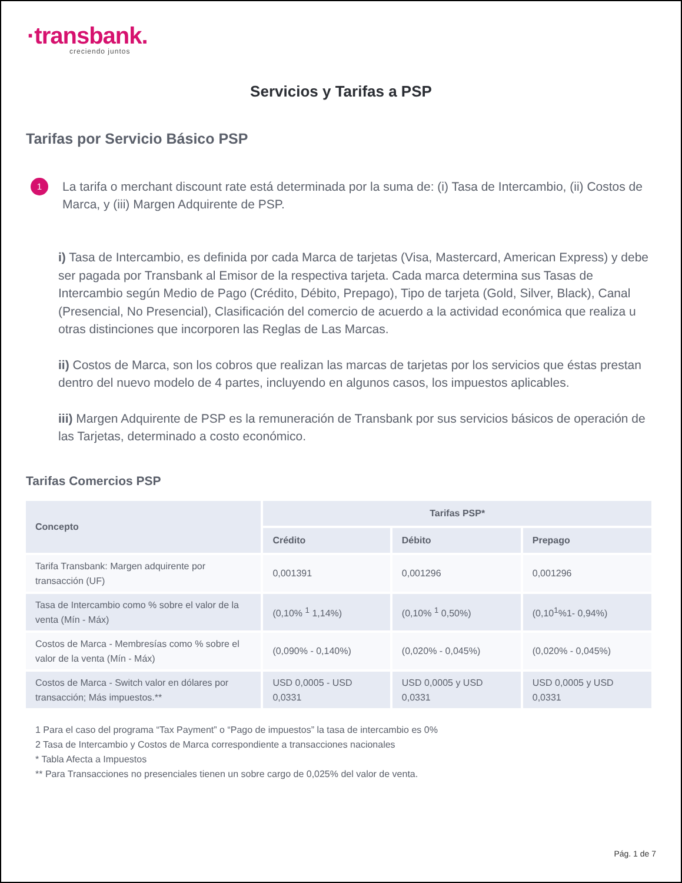·transbank.
creciendo juntos
Servicios y Tarifas a PSP
Tarifas por Servicio Básico PSP
1
La tarifa o merchant discount rate está determinada por la suma de: (i) Tasa de Intercambio, (ii) Costos de Marca, y (iii) Margen Adquirente de PSP.
i) Tasa de Intercambio, es definida por cada Marca de tarjetas (Visa, Mastercard, American Express) y debe ser pagada por Transbank al Emisor de la respectiva tarjeta. Cada marca determina sus Tasas de Intercambio según Medio de Pago (Crédito, Débito, Prepago), Tipo de tarjeta (Gold, Silver, Black), Canal (Presencial, No Presencial), Clasificación del comercio de acuerdo a la actividad económica que realiza u otras distinciones que incorporen las Reglas de Las Marcas.
ii) Costos de Marca, son los cobros que realizan las marcas de tarjetas por los servicios que éstas prestan dentro del nuevo modelo de 4 partes, incluyendo en algunos casos, los impuestos aplicables.
iii) Margen Adquirente de PSP es la remuneración de Transbank por sus servicios básicos de operación de las Tarjetas, determinado a costo económico.
Tarifas Comercios PSP
| Concepto | Tarifas PSP* | | |
| --- | --- | --- | --- |
| | Crédito | Débito | Prepago |
| Tarifa Transbank: Margen adquirente por transacción (UF) | 0,001391 | 0,001296 | 0,001296 |
| Tasa de Intercambio como % sobre el valor de la venta (Mín - Máx) | (0,10% <sup>1</sup> 1,14%) | (0,10% <sup>1</sup> 0,50%) | (0,10<sup>1</sup>%1- 0,94%) |
| Costos de Marca - Membresías como % sobre el valor de la venta (Mín - Máx) | (0,090% - 0,140%) | (0,020% - 0,045%) | (0,020% - 0,045%) |
| Costos de Marca - Switch valor en dólares por transacción; Más impuestos.** | USD 0,0005 - USD 0,0331 | USD 0,0005 y USD 0,0331 | USD 0,0005 y USD 0,0331 |
1 Para el caso del programa “Tax Payment” o “Pago de impuestos” la tasa de intercambio es 0%
2 Tasa de Intercambio y Costos de Marca correspondiente a transacciones nacionales
* Tabla Afecta a Impuestos
** Para Transacciones no presenciales tienen un sobre cargo de 0,025% del valor de venta.
Pág. 1 de 7